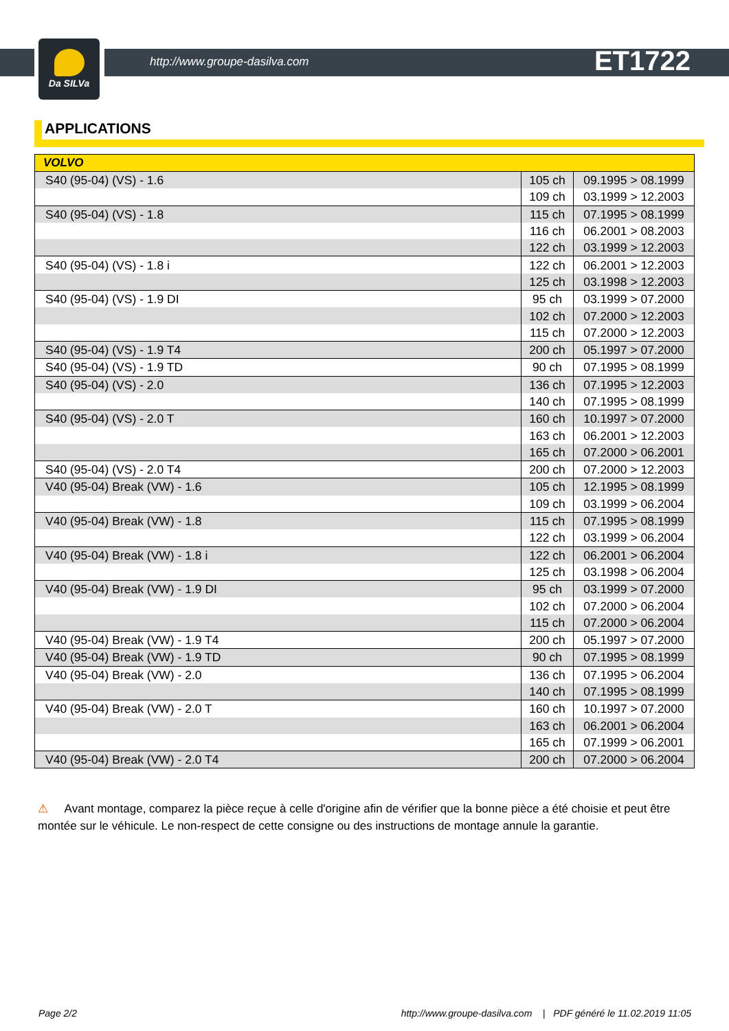Da SILVa
http://www.groupe-dasilva.com ET1722
APPLICATIONS
| VOLVO | | |
| --- | --- | --- |
| S40 (95-04) (VS) - 1.6 | 105 ch | 09.1995 > 08.1999 |
| | 109 ch | 03.1999 > 12.2003 |
| S40 (95-04) (VS) - 1.8 | 115 ch | 07.1995 > 08.1999 |
| | 116 ch | 06.2001 > 08.2003 |
| | 122 ch | 03.1999 > 12.2003 |
| S40 (95-04) (VS) - 1.8 i | 122 ch | 06.2001 > 12.2003 |
| | 125 ch | 03.1998 > 12.2003 |
| S40 (95-04) (VS) - 1.9 DI | 95 ch | 03.1999 > 07.2000 |
| | 102 ch | 07.2000 > 12.2003 |
| | 115 ch | 07.2000 > 12.2003 |
| S40 (95-04) (VS) - 1.9 T4 | 200 ch | 05.1997 > 07.2000 |
| S40 (95-04) (VS) - 1.9 TD | 90 ch | 07.1995 > 08.1999 |
| S40 (95-04) (VS) - 2.0 | 136 ch | 07.1995 > 12.2003 |
| | 140 ch | 07.1995 > 08.1999 |
| S40 (95-04) (VS) - 2.0 T | 160 ch | 10.1997 > 07.2000 |
| | 163 ch | 06.2001 > 12.2003 |
| | 165 ch | 07.2000 > 06.2001 |
| S40 (95-04) (VS) - 2.0 T4 | 200 ch | 07.2000 > 12.2003 |
| V40 (95-04) Break (VW) - 1.6 | 105 ch | 12.1995 > 08.1999 |
| | 109 ch | 03.1999 > 06.2004 |
| V40 (95-04) Break (VW) - 1.8 | 115 ch | 07.1995 > 08.1999 |
| | 122 ch | 03.1999 > 06.2004 |
| V40 (95-04) Break (VW) - 1.8 i | 122 ch | 06.2001 > 06.2004 |
| | 125 ch | 03.1998 > 06.2004 |
| V40 (95-04) Break (VW) - 1.9 DI | 95 ch | 03.1999 > 07.2000 |
| | 102 ch | 07.2000 > 06.2004 |
| | 115 ch | 07.2000 > 06.2004 |
| V40 (95-04) Break (VW) - 1.9 T4 | 200 ch | 05.1997 > 07.2000 |
| V40 (95-04) Break (VW) - 1.9 TD | 90 ch | 07.1995 > 08.1999 |
| V40 (95-04) Break (VW) - 2.0 | 136 ch | 07.1995 > 06.2004 |
| | 140 ch | 07.1995 > 08.1999 |
| V40 (95-04) Break (VW) - 2.0 T | 160 ch | 10.1997 > 07.2000 |
| | 163 ch | 06.2001 > 06.2004 |
| | 165 ch | 07.1999 > 06.2001 |
| V40 (95-04) Break (VW) - 2.0 T4 | 200 ch | 07.2000 > 06.2004 |
⚠ Avant montage, comparez la pièce reçue à celle d'origine afin de vérifier que la bonne pièce a été choisie et peut être montée sur le véhicule. Le non-respect de cette consigne ou des instructions de montage annule la garantie.
Page 2/2 http://www.groupe-dasilva.com | PDF généré le 11.02.2019 11:05